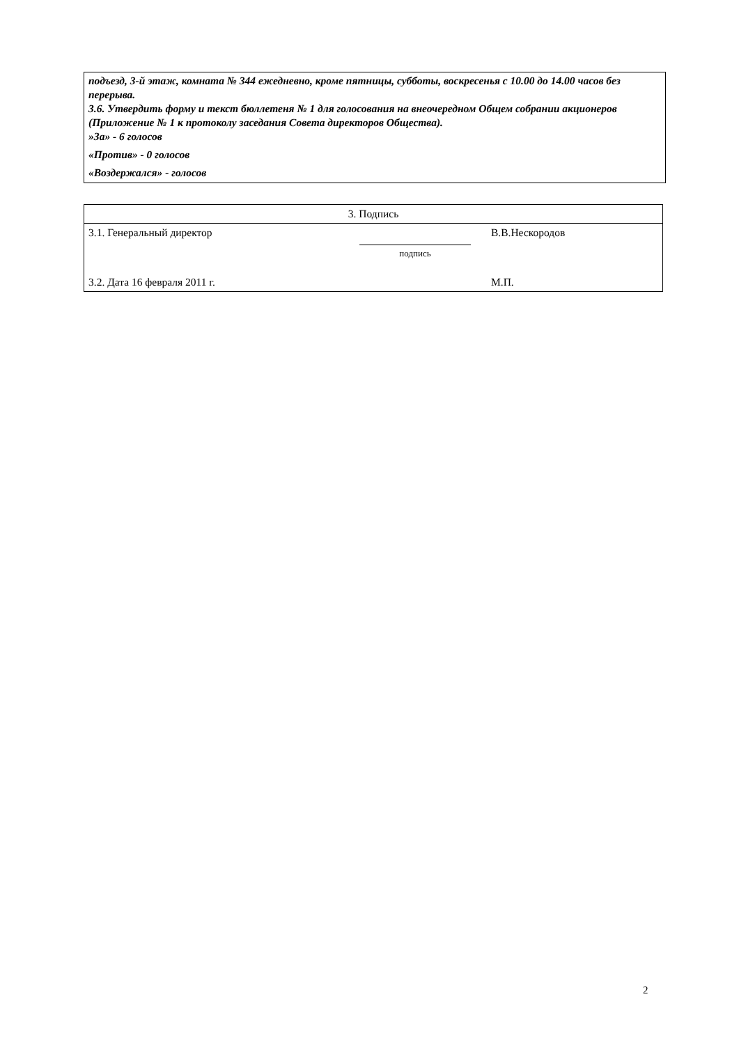подъезд, 3-й этаж, комната № 344 ежедневно, кроме пятницы, субботы, воскресенья с 10.00 до 14.00 часов без перерыва.
3.6. Утвердить форму и текст бюллетеня № 1 для голосования на внеочередном Общем собрании акционеров (Приложение № 1 к протоколу заседания Совета директоров Общества).
»За» - 6 голосов
«Против» - 0 голосов
«Воздержался» - голосов
| 3. Подпись | | |
| 3.1. Генеральный директор | подпись | В.В.Нескородов |
| 3.2. Дата 16 февраля 2011 г. | | М.П. |
2